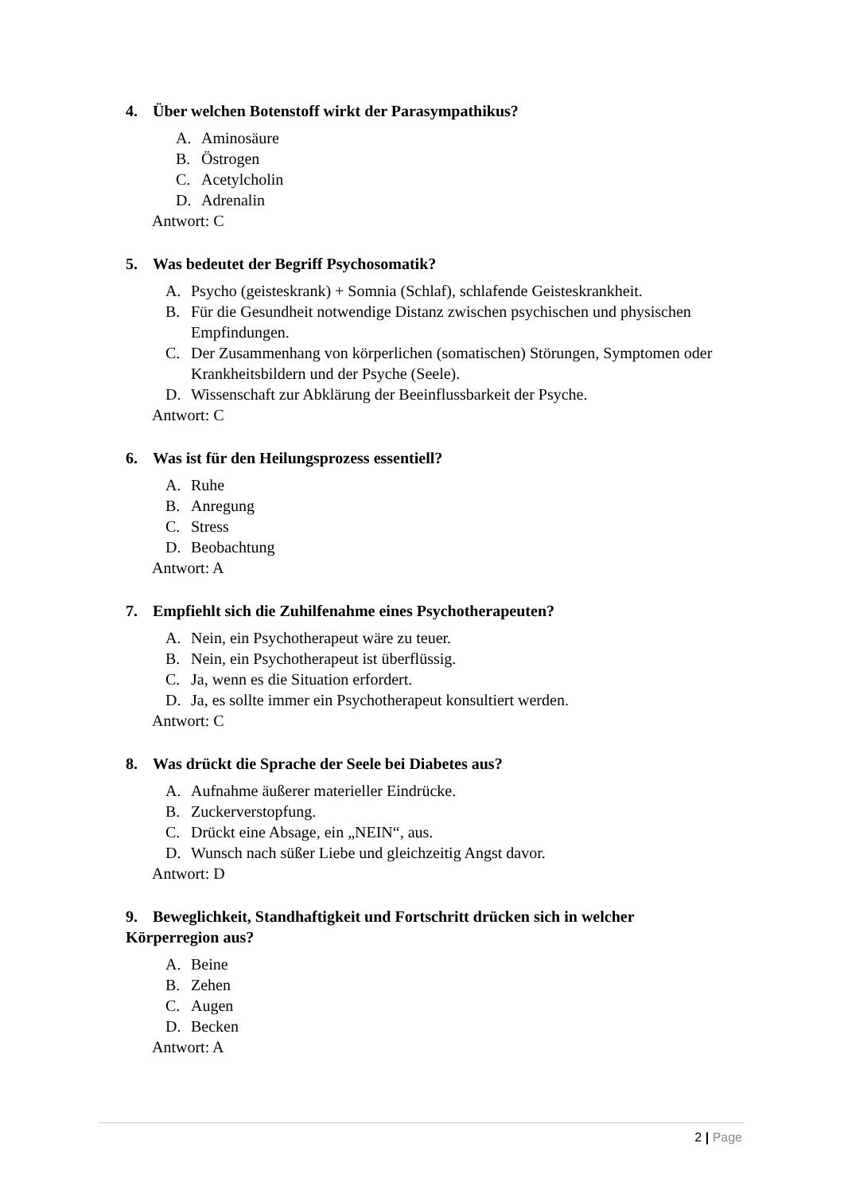4. Über welchen Botenstoff wirkt der Parasympathikus?
A. Aminosäure
B. Östrogen
C. Acetylcholin
D. Adrenalin
Antwort: C
5. Was bedeutet der Begriff Psychosomatik?
A. Psycho (geisteskrank) + Somnia (Schlaf), schlafende Geisteskrankheit.
B. Für die Gesundheit notwendige Distanz zwischen psychischen und physischen Empfindungen.
C. Der Zusammenhang von körperlichen (somatischen) Störungen, Symptomen oder Krankheitsbildern und der Psyche (Seele).
D. Wissenschaft zur Abklärung der Beeinflussbarkeit der Psyche.
Antwort: C
6. Was ist für den Heilungsprozess essentiell?
A. Ruhe
B. Anregung
C. Stress
D. Beobachtung
Antwort: A
7. Empfiehlt sich die Zuhilfenahme eines Psychotherapeuten?
A. Nein, ein Psychotherapeut wäre zu teuer.
B. Nein, ein Psychotherapeut ist überflüssig.
C. Ja, wenn es die Situation erfordert.
D. Ja, es sollte immer ein Psychotherapeut konsultiert werden.
Antwort: C
8. Was drückt die Sprache der Seele bei Diabetes aus?
A. Aufnahme äußerer materieller Eindrücke.
B. Zuckerverstopfung.
C. Drückt eine Absage, ein „NEIN“, aus.
D. Wunsch nach süßer Liebe und gleichzeitig Angst davor.
Antwort: D
9. Beweglichkeit, Standhaftigkeit und Fortschritt drücken sich in welcher Körperregion aus?
A. Beine
B. Zehen
C. Augen
D. Becken
Antwort: A
2 | Page